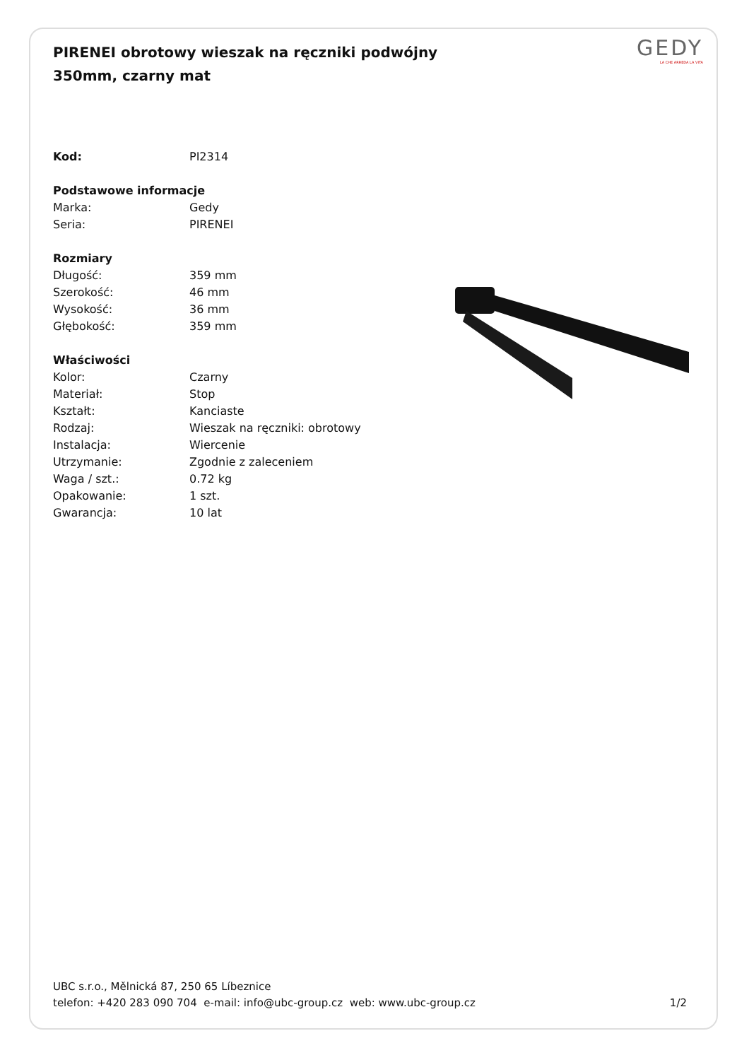PIRENEI obrotowy wieszak na ręczniki podwójny 350mm, czarny mat
GEDY
LA CHE ARREDA LA VITA
| Kod: | PI2314 |
| Podstawowe informacje | |
| Marka: | Gedy |
| Seria: | PIRENEI |
| Rozmiary | |
| Długość: | 359 mm |
| Szerokość: | 46 mm |
| Wysokość: | 36 mm |
| Głębokość: | 359 mm |
| Właściwości | |
| Kolor: | Czarny |
| Materiał: | Stop |
| Kształt: | Kanciaste |
| Rodzaj: | Wieszak na ręczniki: obrotowy |
| Instalacja: | Wiercenie |
| Utrzymanie: | Zgodnie z zaleceniem |
| Waga / szt.: | 0.72 kg |
| Opakowanie: | 1 szt. |
| Gwarancja: | 10 lat |
UBC s.r.o., Mělnická 87, 250 65 Líbeznice
telefon: +420 283 090 704 e-mail: info@ubc-group.cz web: www.ubc-group.cz
1/2